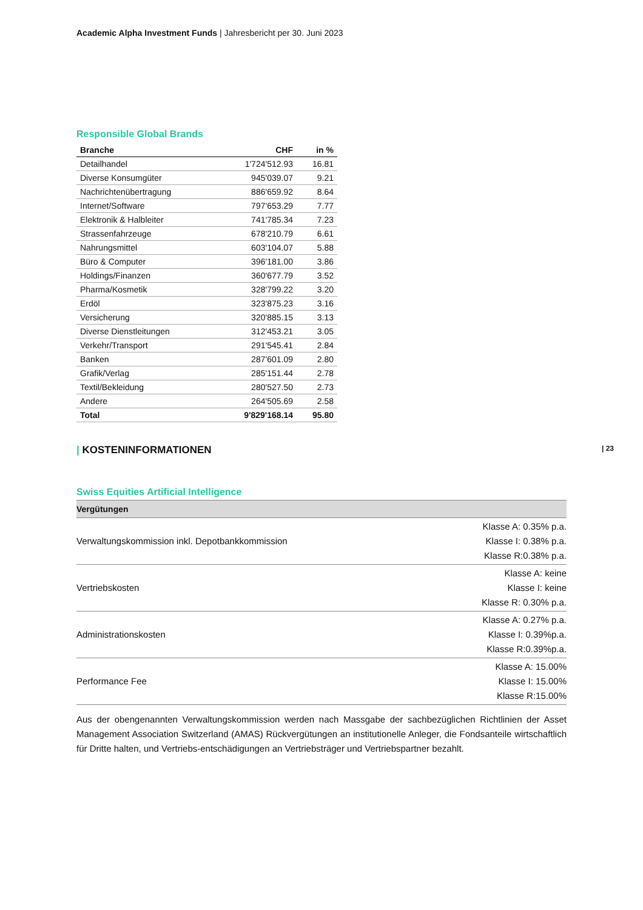Academic Alpha Investment Funds | Jahresbericht per 30. Juni 2023
Responsible Global Brands
| Branche | CHF | in % |
| --- | --- | --- |
| Detailhandel | 1'724'512.93 | 16.81 |
| Diverse Konsumgüter | 945'039.07 | 9.21 |
| Nachrichtenübertragung | 886'659.92 | 8.64 |
| Internet/Software | 797'653.29 | 7.77 |
| Elektronik & Halbleiter | 741'785.34 | 7.23 |
| Strassenfahrzeuge | 678'210.79 | 6.61 |
| Nahrungsmittel | 603'104.07 | 5.88 |
| Büro & Computer | 396'181.00 | 3.86 |
| Holdings/Finanzen | 360'677.79 | 3.52 |
| Pharma/Kosmetik | 328'799.22 | 3.20 |
| Erdöl | 323'875.23 | 3.16 |
| Versicherung | 320'885.15 | 3.13 |
| Diverse Dienstleitungen | 312'453.21 | 3.05 |
| Verkehr/Transport | 291'545.41 | 2.84 |
| Banken | 287'601.09 | 2.80 |
| Grafik/Verlag | 285'151.44 | 2.78 |
| Textil/Bekleidung | 280'527.50 | 2.73 |
| Andere | 264'505.69 | 2.58 |
| Total | 9'829'168.14 | 95.80 |
| KOSTENINFORMATIONEN | 23
Swiss Equities Artificial Intelligence
| Vergütungen | |
| --- | --- |
| Verwaltungskommission inkl. Depotbankkommission | Klasse A: 0.35% p.a. Klasse I: 0.38% p.a. Klasse R:0.38% p.a. |
| Vertriebskosten | Klasse A: keine Klasse I: keine Klasse R: 0.30% p.a. |
| Administrationskosten | Klasse A: 0.27% p.a. Klasse I: 0.39%p.a. Klasse R:0.39%p.a. |
| Performance Fee | Klasse A: 15.00% Klasse I: 15.00% Klasse R:15.00% |
Aus der obengenannten Verwaltungskommission werden nach Massgabe der sachbezüglichen Richtlinien der Asset Management Association Switzerland (AMAS) Rückvergütungen an institutionelle Anleger, die Fondsanteile wirtschaftlich für Dritte halten, und Vertriebs-entschädigungen an Vertriebsträger und Vertriebspartner bezahlt.